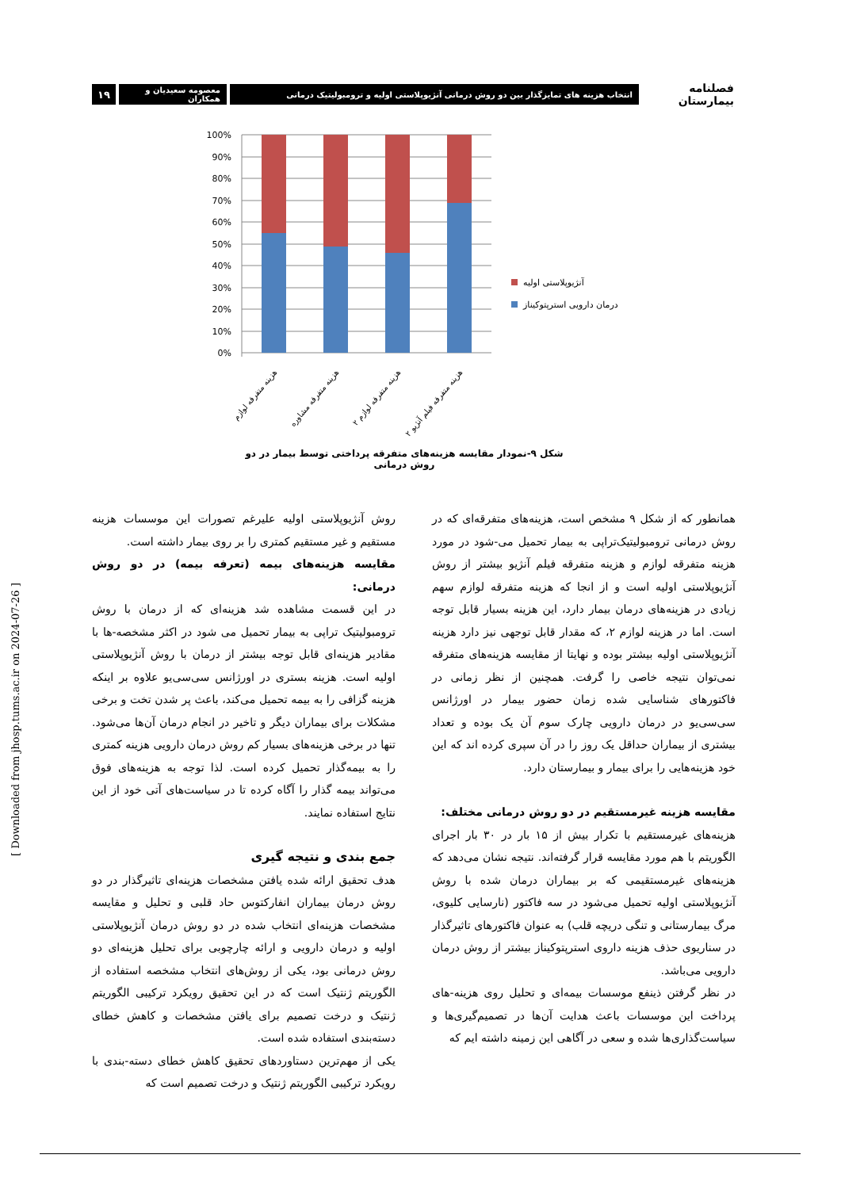فصلنامه بیمارستان
انتخاب هزینه های تمایزگذار بین دو روش درمانی آنژیوپلاستی اولیه و ترومبولیتیک درمانی
معصومه سعیدیان و همکاران
۱۹
100%
90%
80%
70%
60%
50%
40%
30%
20%
10%
0%
آنژیوپلاستی اولیه
درمان دارویی استرپتوکیناز
هزینه متفرقه لوازم
هزینه متفرقه مشاوره
هزینه متفرقه لوازم ۲
هزینه متفرقه فیلم آنژیو ۲
شکل ۹-نمودار مقایسه هزینه‌های متفرقه پرداختی توسط بیمار در دو روش درمانی
همانطور که از شکل ۹ مشخص است، هزینه‌های متفرقه‌ای که در روش درمانی ترومبولیتیک‌تراپی به بیمار تحمیل می-شود در مورد هزینه متفرقه لوازم و هزینه متفرقه فیلم آنژیو بیشتر از روش آنژیوپلاستی اولیه است و از انجا که هزینه متفرقه لوازم سهم زیادی در هزینه‌های درمان بیمار دارد، این هزینه بسیار قابل توجه است. اما در هزینه لوازم ۲، که مقدار قابل توجهی نیز دارد هزینه آنژیوپلاستی اولیه بیشتر بوده و نهایتا از مقایسه هزینه‌های متفرقه نمی‌توان نتیجه خاصی را گرفت. همچنین از نظر زمانی در فاکتورهای شناسایی شده زمان حضور بیمار در اورژانس سی‌سی‌یو در درمان دارویی چارک سوم آن یک بوده و تعداد بیشتری از بیماران حداقل یک روز را در آن سپری کرده اند که این خود هزینه‌هایی را برای بیمار و بیمارستان دارد.
مقایسه هزینه غیرمستقیم در دو روش درمانی مختلف:
هزینه‌های غیرمستقیم با تکرار بیش از ۱۵ بار در ۳۰ بار اجرای الگوریتم با هم مورد مقایسه قرار گرفته‌اند. نتیجه نشان می‌دهد که هزینه‌های غیرمستقیمی که بر بیماران درمان شده با روش آنژیوپلاستی اولیه تحمیل می‌شود در سه فاکتور (نارسایی کلیوی، مرگ بیمارستانی و تنگی دریچه قلب) به عنوان فاکتورهای تاثیرگذار در سناریوی حذف هزینه داروی استرپتوکیناز بیشتر از روش درمان دارویی می‌باشد.
در نظر گرفتن ذینفع موسسات بیمه‌ای و تحلیل روی هزینه-های پرداخت این موسسات باعث هدایت آن‌ها در تصمیم‌گیری‌ها و سیاست‌گذاری‌ها شده و سعی در آگاهی این زمینه داشته ایم که
روش آنژیوپلاستی اولیه علیرغم تصورات این موسسات هزینه مستقیم و غیر مستقیم کمتری را بر روی بیمار داشته است.
مقایسه هزینه‌های بیمه (تعرفه بیمه) در دو روش درمانی:
در این قسمت مشاهده شد هزینه‌ای که از درمان با روش ترومبولیتیک تراپی به بیمار تحمیل می شود در اکثر مشخصه-ها با مقادیر هزینه‌ای قابل توجه بیشتر از درمان با روش آنژیوپلاستی اولیه است. هزینه بستری در اورژانس سی‌سی‌یو علاوه بر اینکه هزینه گزافی را به بیمه تحمیل می‌کند، باعث پر شدن تخت و برخی مشکلات برای بیماران دیگر و تاخیر در انجام درمان آن‌ها می‌شود. تنها در برخی هزینه‌های بسیار کم روش درمان دارویی هزینه کمتری را به بیمه‌گذار تحمیل کرده است. لذا توجه به هزینه‌های فوق می‌تواند بیمه گذار را آگاه کرده تا در سیاست‌های آتی خود از این نتایج استفاده نمایند.
جمع بندی و نتیجه گیری
هدف تحقیق ارائه شده یافتن مشخصات هزینه‌ای تاثیرگذار در دو روش درمان بیماران انفارکتوس حاد قلبی و تحلیل و مقایسه مشخصات هزینه‌ای انتخاب شده در دو روش درمان آنژیوپلاستی اولیه و درمان دارویی و ارائه چارچوبی برای تحلیل هزینه‌ای دو روش درمانی بود، یکی از روش‌های انتخاب مشخصه استفاده از الگوریتم ژنتیک است که در این تحقیق رویکرد ترکیبی الگوریتم ژنتیک و درخت تصمیم برای یافتن مشخصات و کاهش خطای دسته‌بندی استفاده شده است.
یکی از مهم‌ترین دستاوردهای تحقیق کاهش خطای دسته-بندی با رویکرد ترکیبی الگوریتم ژنتیک و درخت تصمیم است که
[ Downloaded from jhosp.tums.ac.ir on 2024-07-26 ]